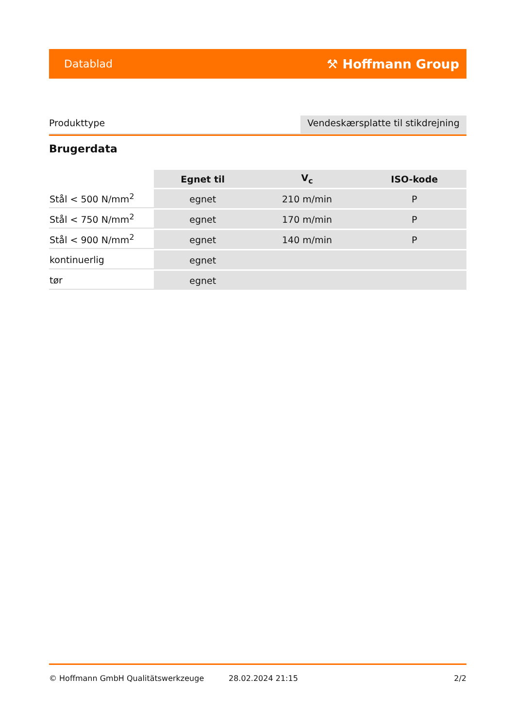Datablad ⚒ Hoffmann Group
Produkttype Vendeskærsplatte til stikdrejning
Brugerdata
| | Egnet til | V<sub>c</sub> | ISO-kode |
| --- | --- | --- | --- |
| Stål < 500 N/mm<sup>2</sup> | egnet | 210 m/min | P |
| Stål < 750 N/mm<sup>2</sup> | egnet | 170 m/min | P |
| Stål < 900 N/mm<sup>2</sup> | egnet | 140 m/min | P |
| kontinuerlig | egnet | | |
| tør | egnet | | |
© Hoffmann GmbH Qualitätswerkzeuge 28.02.2024 21:15 2/2